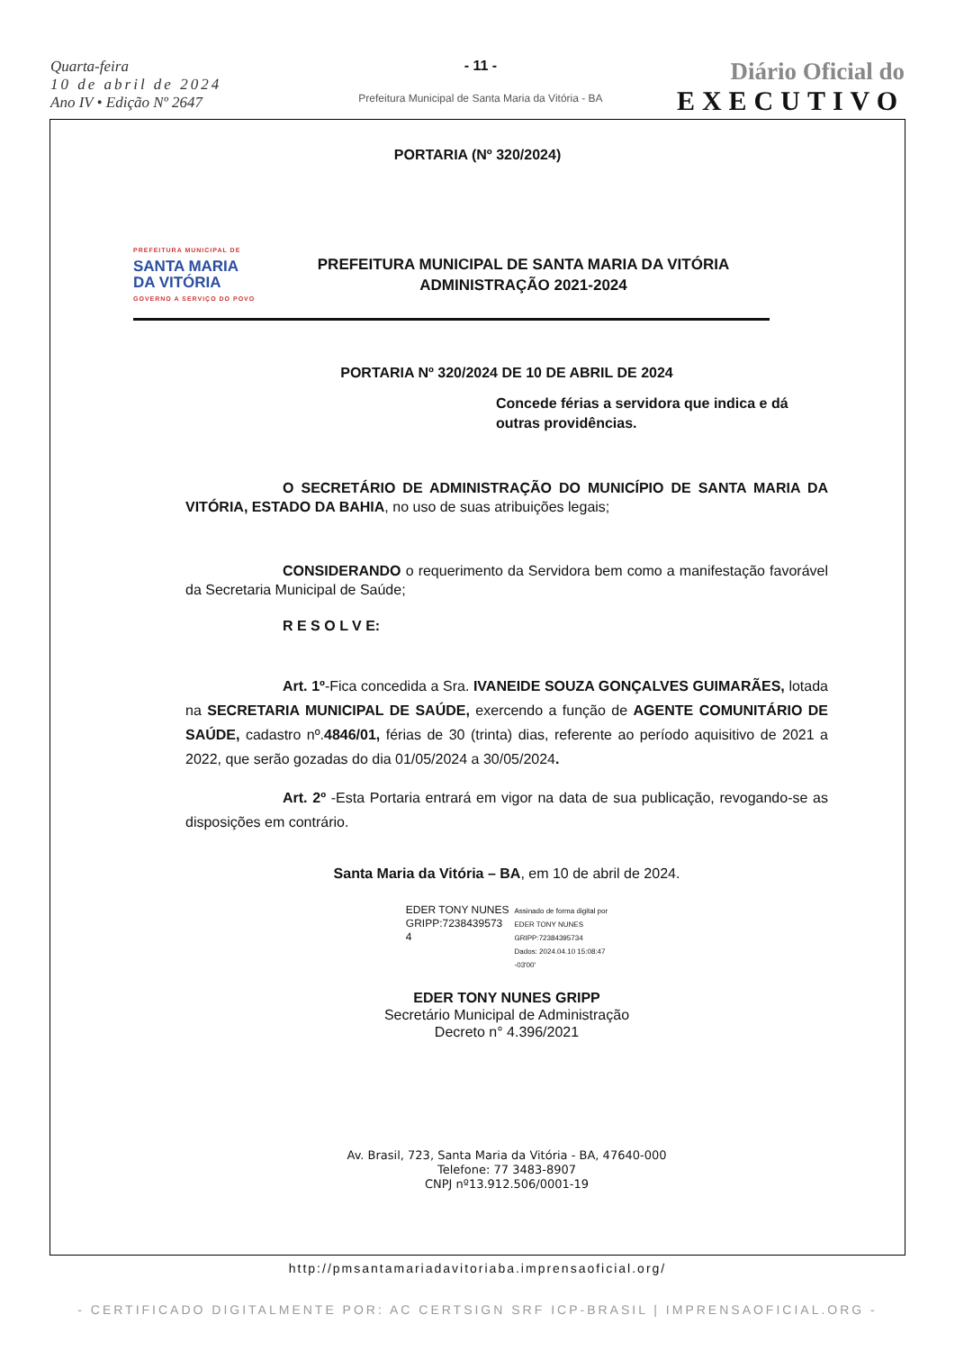Quarta-feira
10 de abril de 2024
Ano IV • Edição Nº 2647
- 11 -
Prefeitura Municipal de Santa Maria da Vitória - BA
Diário Oficial do
EXECUTIVO
PORTARIA (Nº 320/2024)
PREFEITURA MUNICIPAL DE
SANTA MARIA
DA VITÓRIA
GOVERNO A SERVIÇO DO POVO
PREFEITURA MUNICIPAL DE SANTA MARIA DA VITÓRIA
ADMINISTRAÇÃO 2021-2024
PORTARIA Nº 320/2024 DE 10 DE ABRIL DE 2024
Concede férias a servidora que indica e dá outras providências.
O SECRETÁRIO DE ADMINISTRAÇÃO DO MUNICÍPIO DE SANTA MARIA DA VITÓRIA, ESTADO DA BAHIA, no uso de suas atribuições legais;
CONSIDERANDO o requerimento da Servidora bem como a manifestação favorável da Secretaria Municipal de Saúde;
R E S O L V E:
Art. 1º-Fica concedida a Sra. IVANEIDE SOUZA GONÇALVES GUIMARÃES, lotada na SECRETARIA MUNICIPAL DE SAÚDE, exercendo a função de AGENTE COMUNITÁRIO DE SAÚDE, cadastro nº.4846/01, férias de 30 (trinta) dias, referente ao período aquisitivo de 2021 a 2022, que serão gozadas do dia 01/05/2024 a 30/05/2024.
Art. 2º -Esta Portaria entrará em vigor na data de sua publicação, revogando-se as disposições em contrário.
Santa Maria da Vitória – BA, em 10 de abril de 2024.
EDER TONY NUNES
GRIPP:7238439573
4
Assinado de forma digital por
EDER TONY NUNES
GRIPP:72384395734
Dados: 2024.04.10 15:08:47
-03'00'
EDER TONY NUNES GRIPP
Secretário Municipal de Administração
Decreto n° 4.396/2021
Av. Brasil, 723, Santa Maria da Vitória - BA, 47640-000
Telefone: 77 3483-8907
CNPJ nº13.912.506/0001-19
http://pmsantamariadavitoriaba.imprensaoficial.org/
- CERTIFICADO DIGITALMENTE POR: AC CERTSIGN SRF ICP-BRASIL | IMPRENSAOFICIAL.ORG -